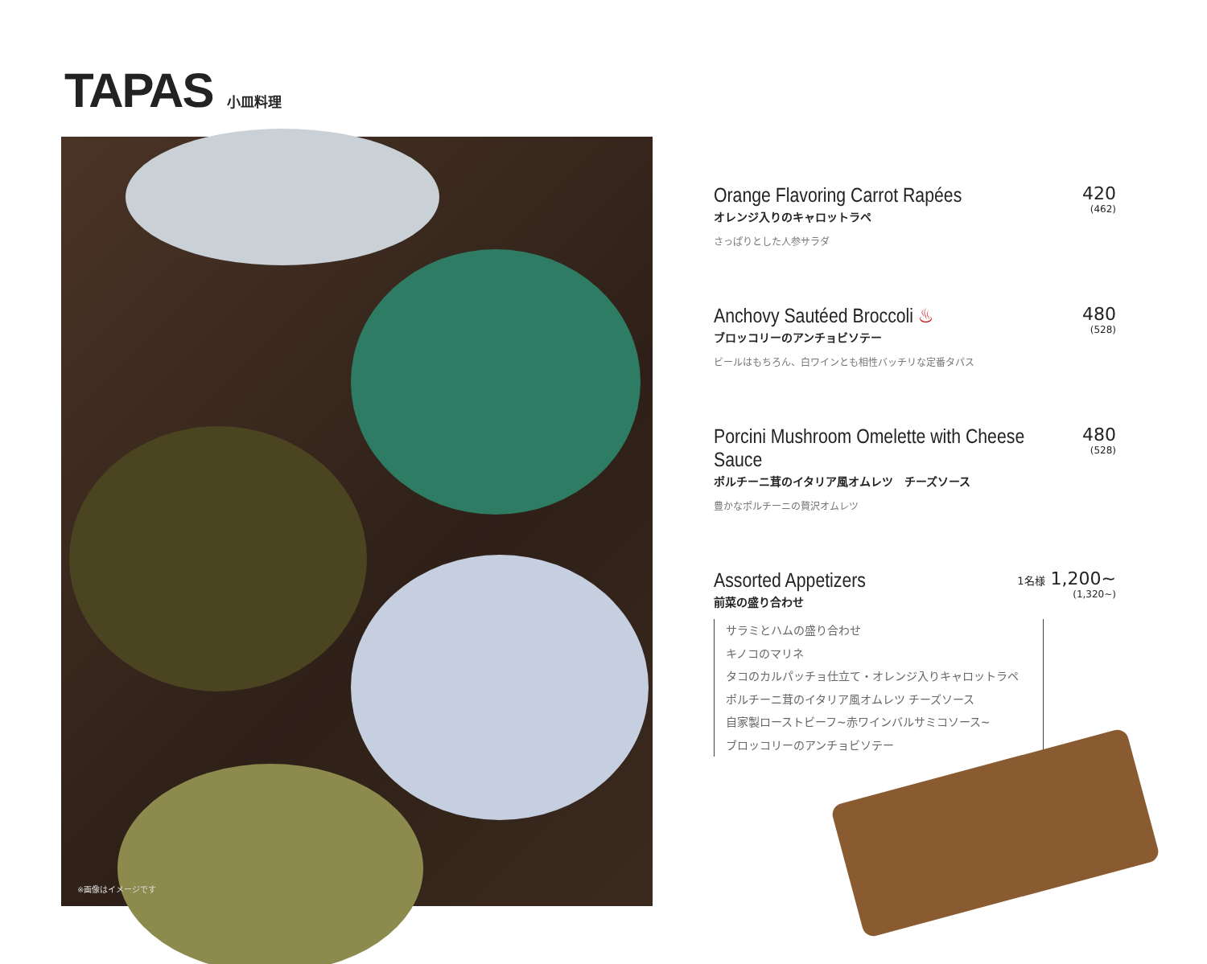TAPAS
小皿料理
※画像はイメージです
Orange Flavoring Carrot Rapées
オレンジ入りのキャロットラペ
420
(462)
さっぱりとした人参サラダ
Anchovy Sautéed Broccoli ♨
ブロッコリーのアンチョビソテー
480
(528)
ビールはもちろん、白ワインとも相性バッチリな定番タパス
Porcini Mushroom Omelette with Cheese Sauce
ポルチーニ茸のイタリア風オムレツ　チーズソース
480
(528)
豊かなポルチーニの贅沢オムレツ
Assorted Appetizers
前菜の盛り合わせ
1名様 1,200~
(1,320~)
サラミとハムの盛り合わせ
キノコのマリネ
タコのカルパッチョ仕立て・オレンジ入りキャロットラペ
ポルチーニ茸のイタリア風オムレツ チーズソース
自家製ローストビーフ~赤ワインバルサミコソース~
ブロッコリーのアンチョビソテー